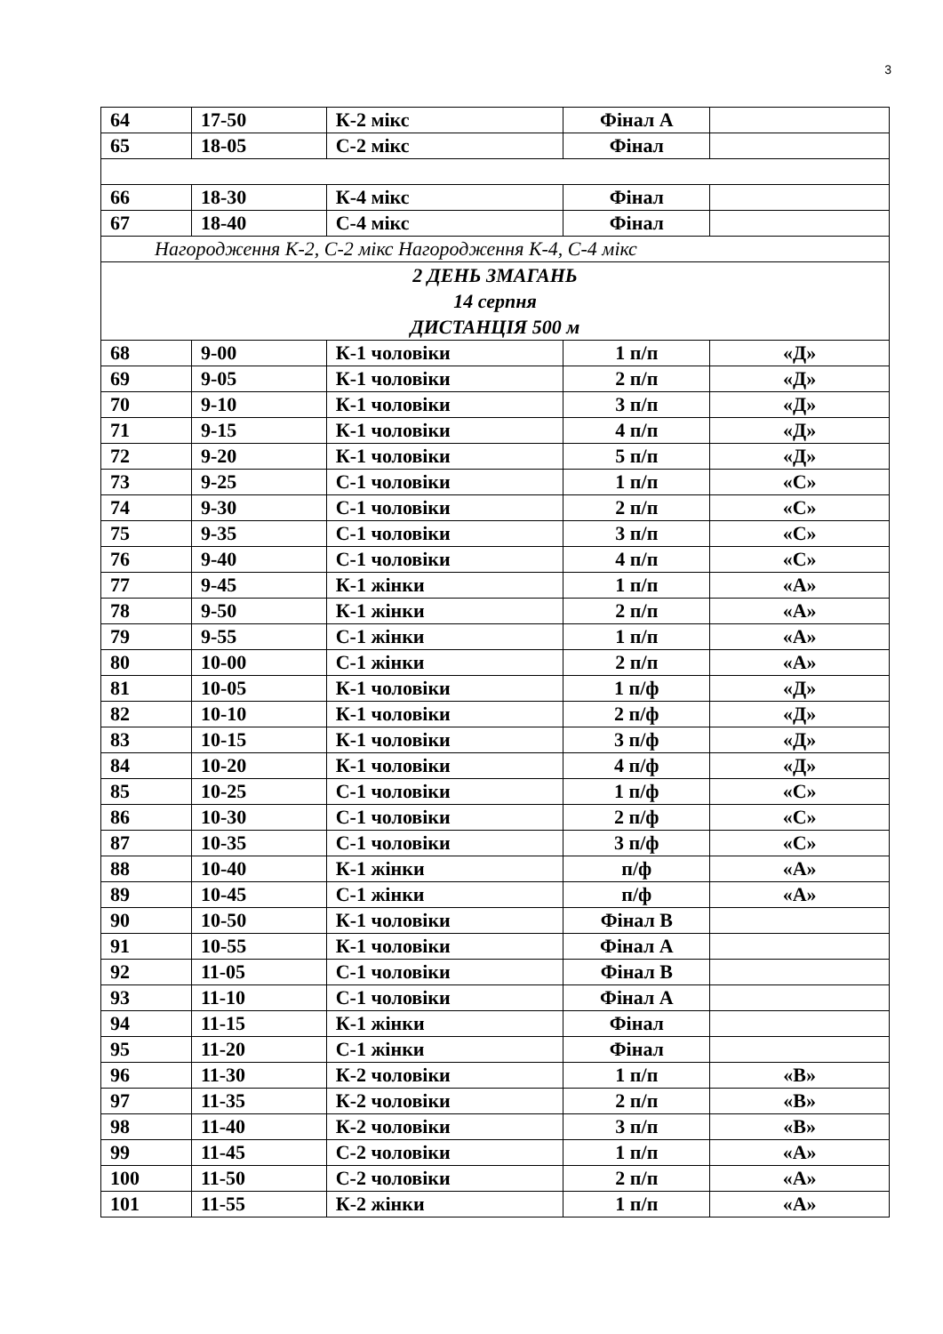3
| 64 | 17-50 | К-2 мікс | Фінал А | |
| 65 | 18-05 | С-2 мікс | Фінал | |
| 66 | 18-30 | К-4 мікс | Фінал | |
| 67 | 18-40 | С-4 мікс | Фінал | |
| Нагородження К-2, С-2 мікс Нагородження К-4, С-4 мікс | | | | |
| 2 ДЕНЬ ЗМАГАНЬ 14 серпня ДИСТАНЦІЯ 500 м | | | | |
| 68 | 9-00 | К-1 чоловіки | 1 п/п | «Д» |
| 69 | 9-05 | К-1 чоловіки | 2 п/п | «Д» |
| 70 | 9-10 | К-1 чоловіки | 3 п/п | «Д» |
| 71 | 9-15 | К-1 чоловіки | 4 п/п | «Д» |
| 72 | 9-20 | К-1 чоловіки | 5 п/п | «Д» |
| 73 | 9-25 | С-1 чоловіки | 1 п/п | «С» |
| 74 | 9-30 | С-1 чоловіки | 2 п/п | «С» |
| 75 | 9-35 | С-1 чоловіки | 3 п/п | «С» |
| 76 | 9-40 | С-1 чоловіки | 4 п/п | «С» |
| 77 | 9-45 | К-1 жінки | 1 п/п | «А» |
| 78 | 9-50 | К-1 жінки | 2 п/п | «А» |
| 79 | 9-55 | С-1 жінки | 1 п/п | «А» |
| 80 | 10-00 | С-1 жінки | 2 п/п | «А» |
| 81 | 10-05 | К-1 чоловіки | 1 п/ф | «Д» |
| 82 | 10-10 | К-1 чоловіки | 2 п/ф | «Д» |
| 83 | 10-15 | К-1 чоловіки | 3 п/ф | «Д» |
| 84 | 10-20 | К-1 чоловіки | 4 п/ф | «Д» |
| 85 | 10-25 | С-1 чоловіки | 1 п/ф | «С» |
| 86 | 10-30 | С-1 чоловіки | 2 п/ф | «С» |
| 87 | 10-35 | С-1 чоловіки | 3 п/ф | «С» |
| 88 | 10-40 | К-1 жінки | п/ф | «А» |
| 89 | 10-45 | С-1 жінки | п/ф | «А» |
| 90 | 10-50 | К-1 чоловіки | Фінал В | |
| 91 | 10-55 | К-1 чоловіки | Фінал А | |
| 92 | 11-05 | С-1 чоловіки | Фінал В | |
| 93 | 11-10 | С-1 чоловіки | Фінал А | |
| 94 | 11-15 | К-1 жінки | Фінал | |
| 95 | 11-20 | С-1 жінки | Фінал | |
| 96 | 11-30 | К-2 чоловіки | 1 п/п | «В» |
| 97 | 11-35 | К-2 чоловіки | 2 п/п | «В» |
| 98 | 11-40 | К-2 чоловіки | 3 п/п | «В» |
| 99 | 11-45 | С-2 чоловіки | 1 п/п | «А» |
| 100 | 11-50 | С-2 чоловіки | 2 п/п | «А» |
| 101 | 11-55 | К-2 жінки | 1 п/п | «А» |